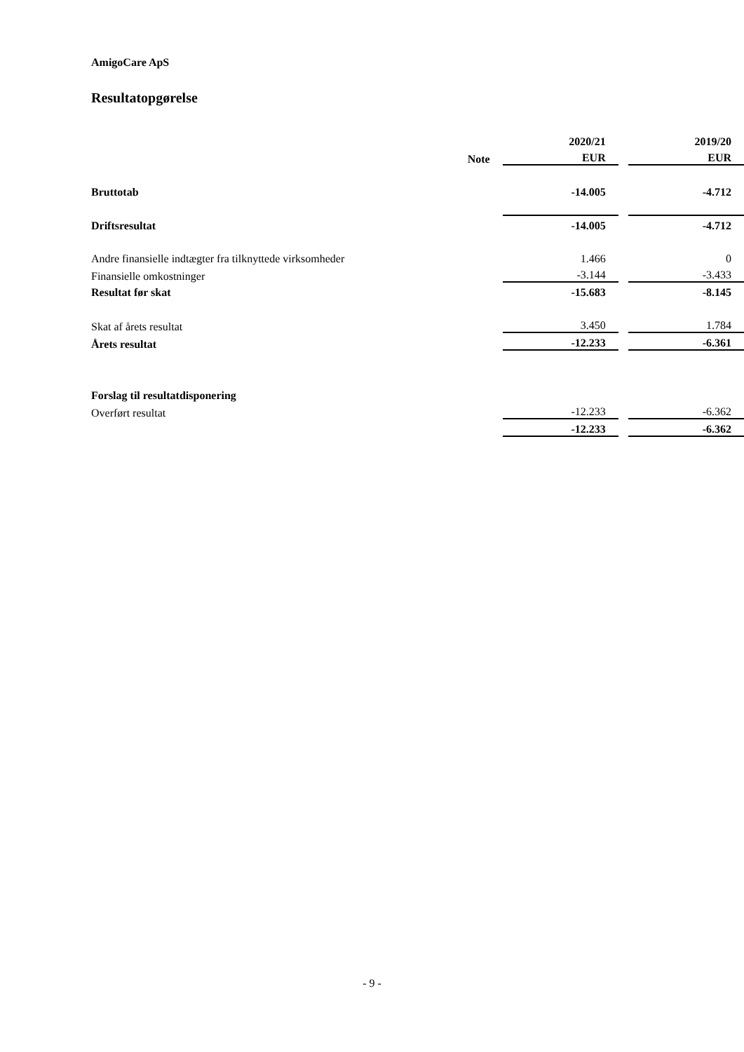AmigoCare ApS
Resultatopgørelse
| | | 2020/21 | | 2019/20 |
| --- | --- | --- | --- | --- |
| | Note | EUR | | EUR |
| Bruttotab | | -14.005 | | -4.712 |
| Driftsresultat | | -14.005 | | -4.712 |
| Andre finansielle indtægter fra tilknyttede virksomheder | | 1.466 | | 0 |
| Finansielle omkostninger | | -3.144 | | -3.433 |
| Resultat før skat | | -15.683 | | -8.145 |
| Skat af årets resultat | | 3.450 | | 1.784 |
| Årets resultat | | -12.233 | | -6.361 |
| Forslag til resultatdisponering | | | | |
| Overført resultat | | -12.233 | | -6.362 |
| | | -12.233 | | -6.362 |
- 9 -